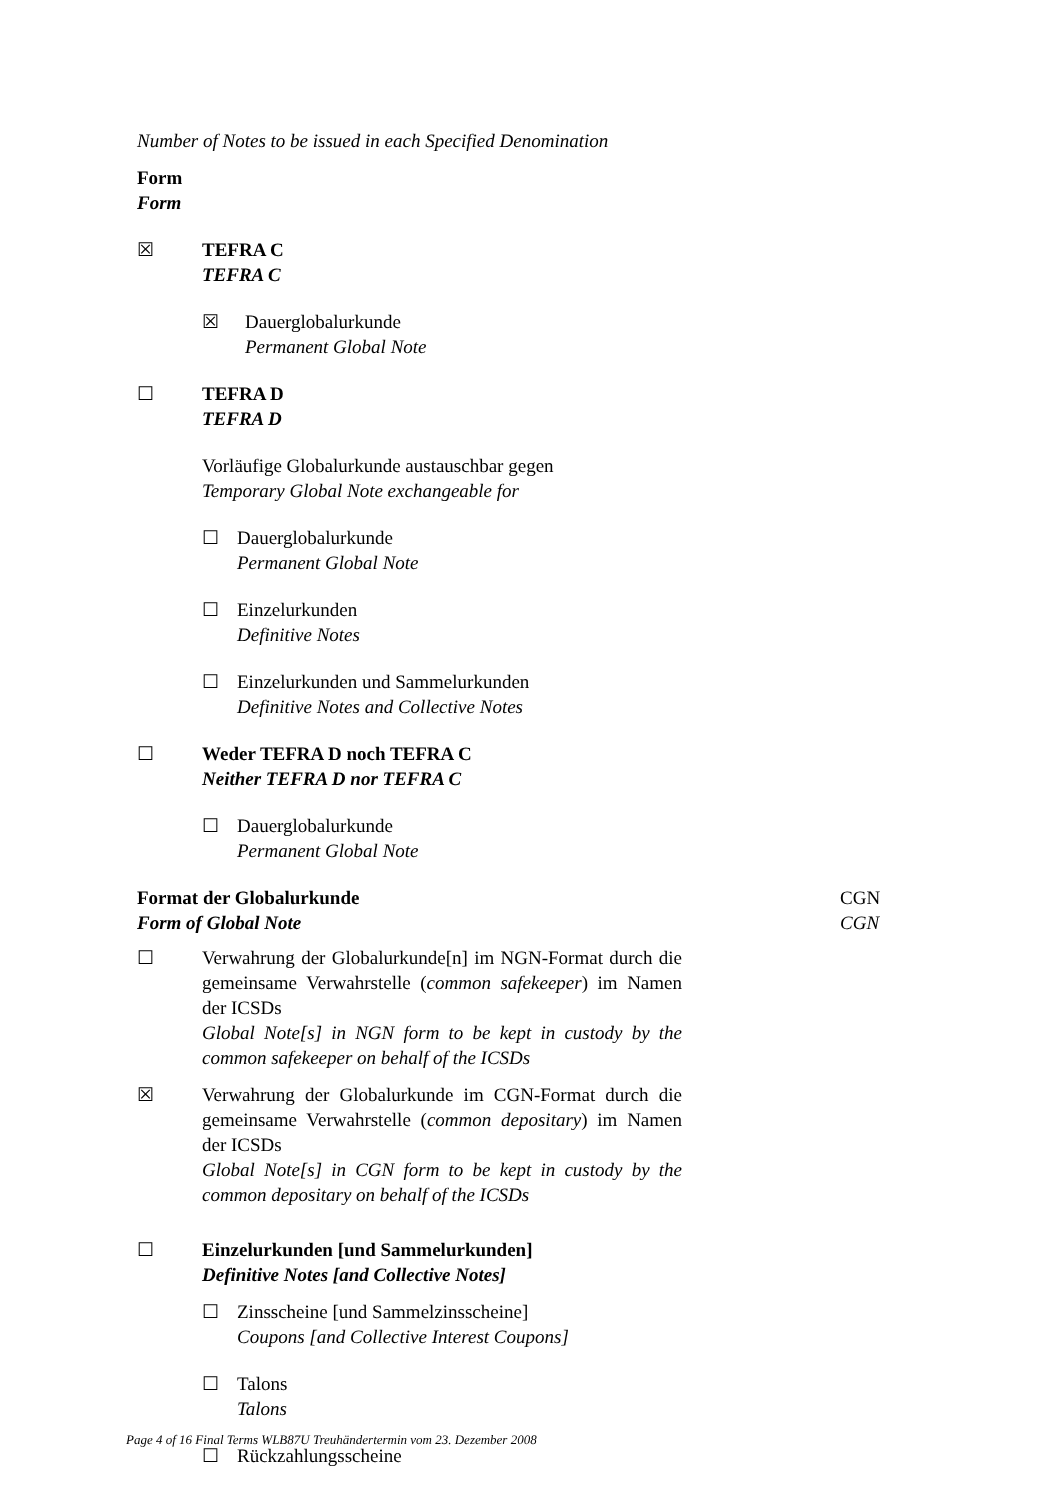Number of Notes to be issued in each Specified Denomination
Form
Form
☒ TEFRA C
TEFRA C
☒ Dauerglobalurkunde
Permanent Global Note
☐ TEFRA D
TEFRA D
Vorläufige Globalurkunde austauschbar gegen
Temporary Global Note exchangeable for
☐ Dauerglobalurkunde
Permanent Global Note
☐ Einzelurkunden
Definitive Notes
☐ Einzelurkunden und Sammelurkunden
Definitive Notes and Collective Notes
☐ Weder TEFRA D noch TEFRA C
Neither TEFRA D nor TEFRA C
☐ Dauerglobalurkunde
Permanent Global Note
Format der Globalurkunde
Form of Global Note
CGN
CGN
☐ Verwahrung der Globalurkunde[n] im NGN-Format durch die gemeinsame Verwahrstelle (common safekeeper) im Namen der ICSDs
Global Note[s] in NGN form to be kept in custody by the common safekeeper on behalf of the ICSDs
☒ Verwahrung der Globalurkunde im CGN-Format durch die gemeinsame Verwahrstelle (common depositary) im Namen der ICSDs
Global Note[s] in CGN form to be kept in custody by the common depositary on behalf of the ICSDs
☐ Einzelurkunden [und Sammelurkunden]
Definitive Notes [and Collective Notes]
☐ Zinsscheine [und Sammelzinsscheine]
Coupons [and Collective Interest Coupons]
☐ Talons
Talons
☐ Rückzahlungsscheine
Page 4 of 16 Final Terms WLB87U Treuhändertermin vom 23. Dezember 2008